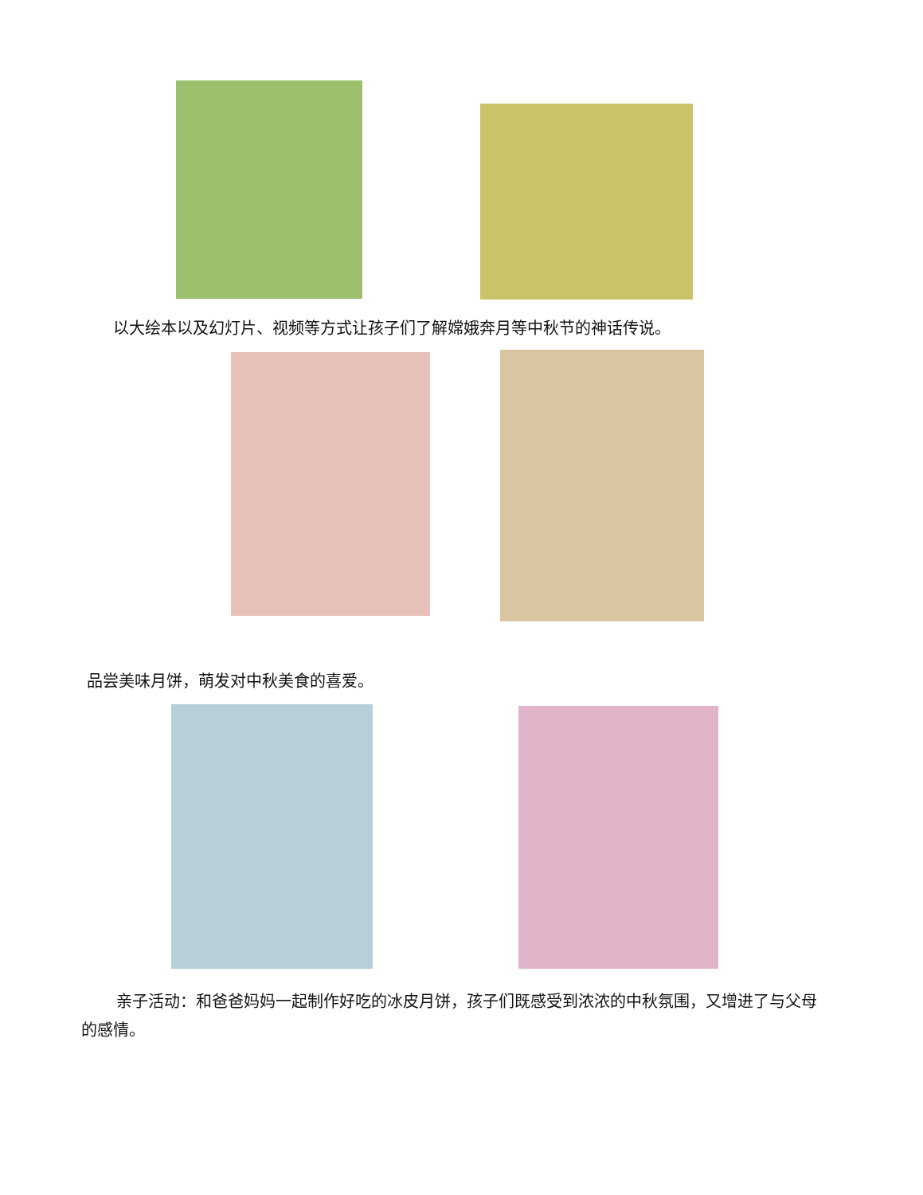以大绘本以及幻灯片、视频等方式让孩子们了解嫦娥奔月等中秋节的神话传说。
品尝美味月饼，萌发对中秋美食的喜爱。
亲子活动：和爸爸妈妈一起制作好吃的冰皮月饼，孩子们既感受到浓浓的中秋氛围，又增进了与父母的感情。